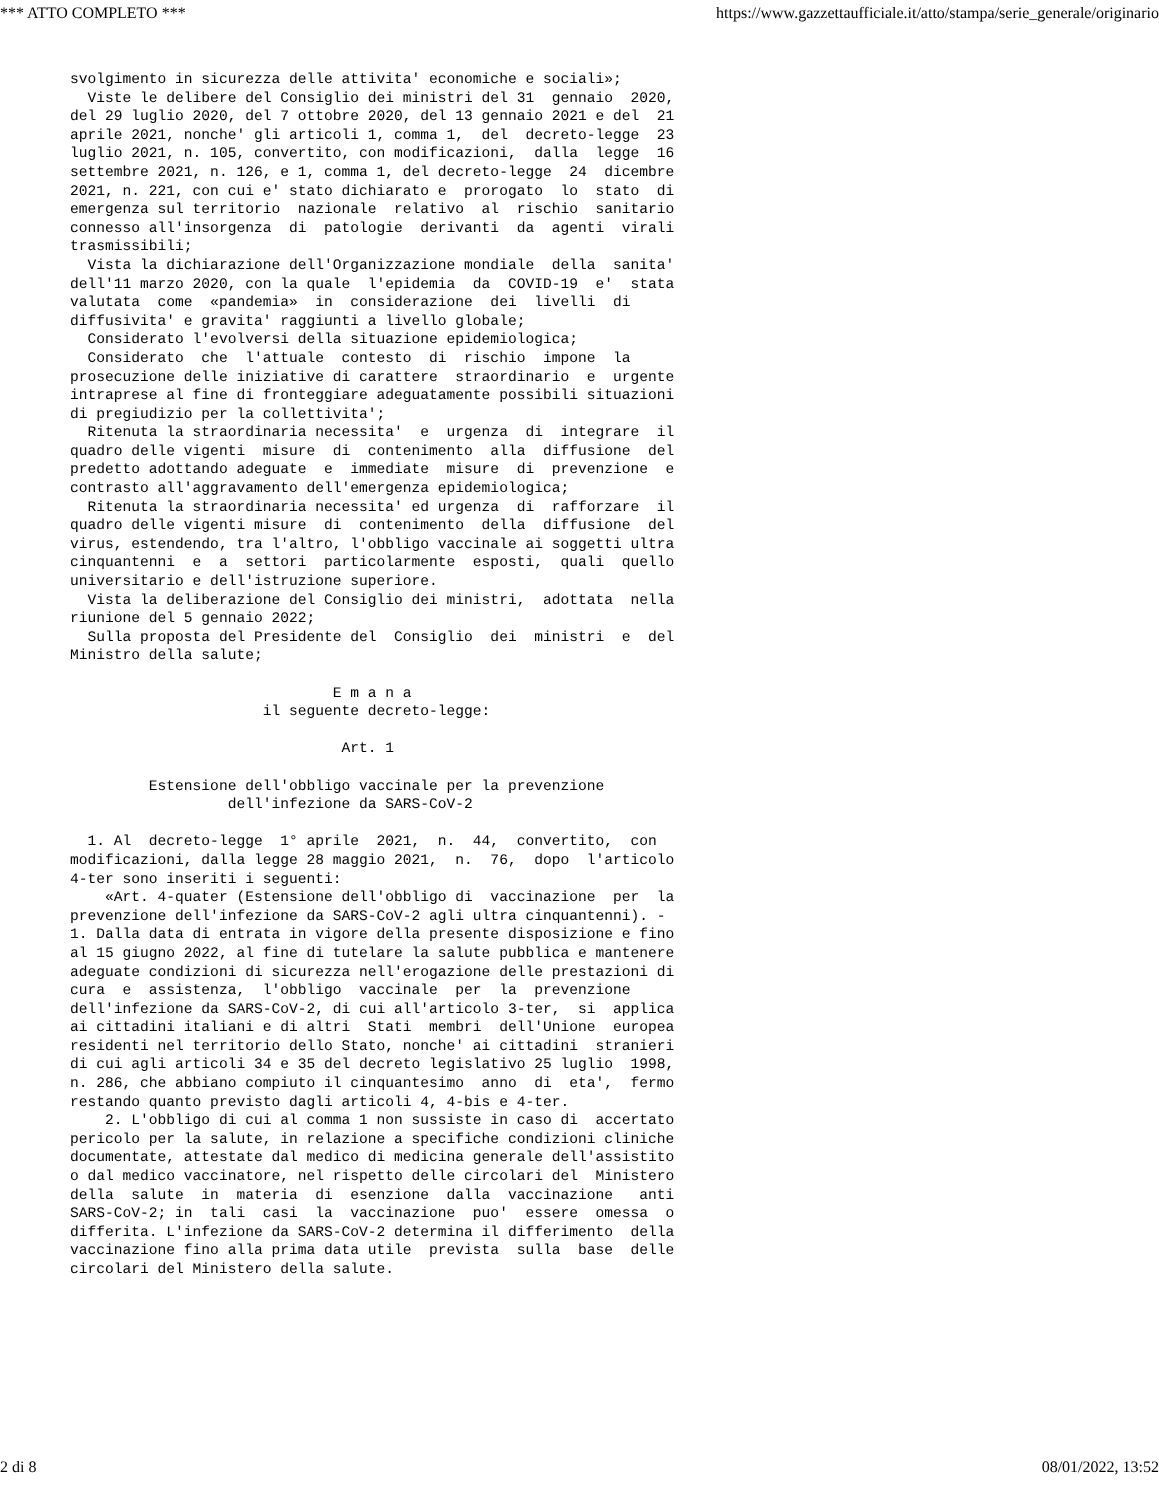*** ATTO COMPLETO *** https://www.gazzettaufficiale.it/atto/stampa/serie_generale/originario
svolgimento in sicurezza delle attivita' economiche e sociali»;
  Viste le delibere del Consiglio dei ministri del 31  gennaio  2020,
del 29 luglio 2020, del 7 ottobre 2020, del 13 gennaio 2021 e del  21
aprile 2021, nonche' gli articoli 1, comma 1,  del  decreto-legge  23
luglio 2021, n. 105, convertito, con modificazioni,  dalla  legge  16
settembre 2021, n. 126, e 1, comma 1, del decreto-legge  24  dicembre
2021, n. 221, con cui e' stato dichiarato e  prorogato  lo  stato  di
emergenza sul territorio  nazionale  relativo  al  rischio  sanitario
connesso all'insorgenza  di  patologie  derivanti  da  agenti  virali
trasmissibili;
  Vista la dichiarazione dell'Organizzazione mondiale  della  sanita'
dell'11 marzo 2020, con la quale  l'epidemia  da  COVID-19  e'  stata
valutata  come  «pandemia»  in  considerazione  dei  livelli  di
diffusivita' e gravita' raggiunti a livello globale;
  Considerato l'evolversi della situazione epidemiologica;
  Considerato  che  l'attuale  contesto  di  rischio  impone  la
prosecuzione delle iniziative di carattere  straordinario  e  urgente
intraprese al fine di fronteggiare adeguatamente possibili situazioni
di pregiudizio per la collettivita';
  Ritenuta la straordinaria necessita'  e  urgenza  di  integrare  il
quadro delle vigenti  misure  di  contenimento  alla  diffusione  del
predetto adottando adeguate  e  immediate  misure  di  prevenzione  e
contrasto all'aggravamento dell'emergenza epidemiologica;
  Ritenuta la straordinaria necessita' ed urgenza  di  rafforzare  il
quadro delle vigenti misure  di  contenimento  della  diffusione  del
virus, estendendo, tra l'altro, l'obbligo vaccinale ai soggetti ultra
cinquantenni  e  a  settori  particolarmente  esposti,  quali  quello
universitario e dell'istruzione superiore.
  Vista la deliberazione del Consiglio dei ministri,  adottata  nella
riunione del 5 gennaio 2022;
  Sulla proposta del Presidente del  Consiglio  dei  ministri  e  del
Ministro della salute;

                              E m a n a
                      il seguente decreto-legge:

                               Art. 1

         Estensione dell'obbligo vaccinale per la prevenzione
                  dell'infezione da SARS-CoV-2

  1. Al  decreto-legge  1° aprile  2021,  n.  44,  convertito,  con
modificazioni, dalla legge 28 maggio 2021,  n.  76,  dopo  l'articolo
4-ter sono inseriti i seguenti:
    «Art. 4-quater (Estensione dell'obbligo di  vaccinazione  per  la
prevenzione dell'infezione da SARS-CoV-2 agli ultra cinquantenni). -
1. Dalla data di entrata in vigore della presente disposizione e fino
al 15 giugno 2022, al fine di tutelare la salute pubblica e mantenere
adeguate condizioni di sicurezza nell'erogazione delle prestazioni di
cura  e  assistenza,  l'obbligo  vaccinale  per  la  prevenzione
dell'infezione da SARS-CoV-2, di cui all'articolo 3-ter,  si  applica
ai cittadini italiani e di altri  Stati  membri  dell'Unione  europea
residenti nel territorio dello Stato, nonche' ai cittadini  stranieri
di cui agli articoli 34 e 35 del decreto legislativo 25 luglio  1998,
n. 286, che abbiano compiuto il cinquantesimo  anno  di  eta',  fermo
restando quanto previsto dagli articoli 4, 4-bis e 4-ter.
    2. L'obbligo di cui al comma 1 non sussiste in caso di  accertato
pericolo per la salute, in relazione a specifiche condizioni cliniche
documentate, attestate dal medico di medicina generale dell'assistito
o dal medico vaccinatore, nel rispetto delle circolari del  Ministero
della  salute  in  materia  di  esenzione  dalla  vaccinazione   anti
SARS-CoV-2; in  tali  casi  la  vaccinazione  puo'  essere  omessa  o
differita. L'infezione da SARS-CoV-2 determina il differimento  della
vaccinazione fino alla prima data utile  prevista  sulla  base  delle
circolari del Ministero della salute.
2 di 8 08/01/2022, 13:52